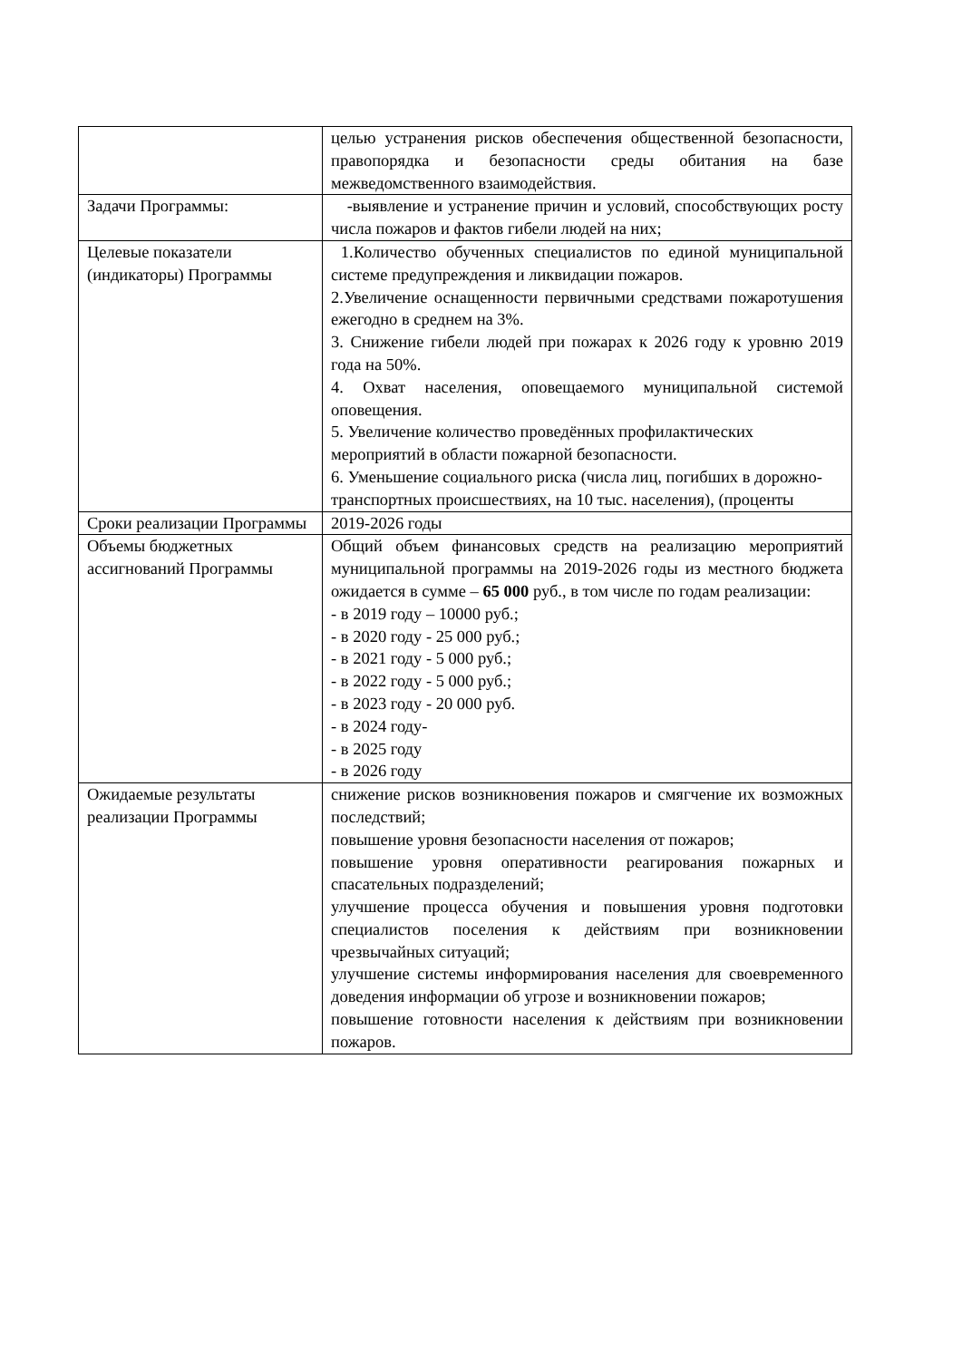| | целью устранения рисков обеспечения общественной безопасности, правопорядка и безопасности среды обитания на базе межведомственного взаимодействия. |
| Задачи Программы: | -выявление и устранение причин и условий, способствующих росту числа пожаров и фактов гибели людей на них; |
| Целевые показатели (индикаторы) Программы | 1.Количество обученных специалистов по единой муниципальной системе предупреждения и ликвидации пожаров. 2.Увеличение оснащенности первичными средствами пожаротушения ежегодно в среднем на 3%. 3. Снижение гибели людей при пожарах к 2026 году к уровню 2019 года на 50%. 4. Охват населения, оповещаемого муниципальной системой оповещения. 5. Увеличение количество проведённых профилактических мероприятий в области пожарной безопасности. 6. Уменьшение социального риска (числа лиц, погибших в дорожно-транспортных происшествиях, на 10 тыс. населения), (проценты |
| Сроки реализации Программы | 2019-2026 годы |
| Объемы бюджетных ассигнований Программы | Общий объем финансовых средств на реализацию мероприятий муниципальной программы на 2019-2026 годы из местного бюджета ожидается в сумме – 65 000 руб., в том числе по годам реализации: - в 2019 году – 10000 руб.; - в 2020 году - 25 000 руб.; - в 2021 году - 5 000 руб.; - в 2022 году - 5 000 руб.; - в 2023 году - 20 000 руб. - в 2024 году- - в 2025 году - в 2026 году |
| Ожидаемые результаты реализации Программы | снижение рисков возникновения пожаров и смягчение их возможных последствий; повышение уровня безопасности населения от пожаров; повышение уровня оперативности реагирования пожарных и спасательных подразделений; улучшение процесса обучения и повышения уровня подготовки специалистов поселения к действиям при возникновении чрезвычайных ситуаций; улучшение системы информирования населения для своевременного доведения информации об угрозе и возникновении пожаров; повышение готовности населения к действиям при возникновении пожаров. |